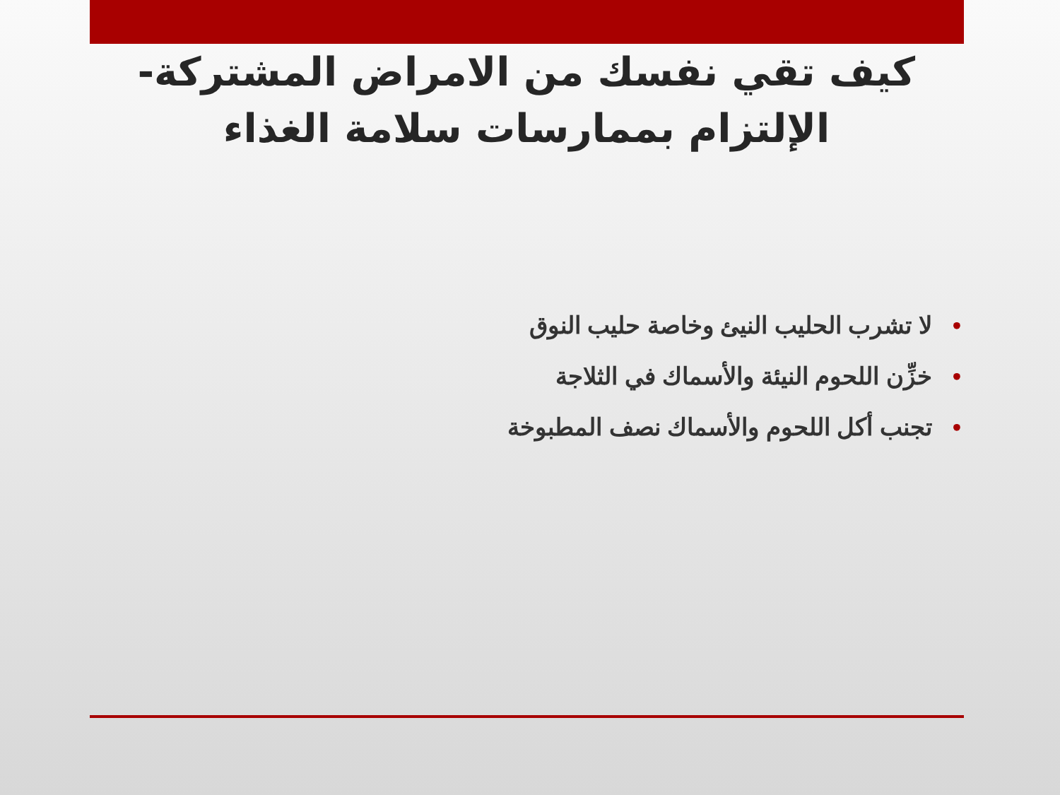كيف تقي نفسك من الامراض المشتركة- الإلتزام بممارسات سلامة الغذاء
• لا تشرب الحليب النيئ وخاصة حليب النوق
• خزِّن اللحوم النيئة والأسماك في الثلاجة
• تجنب أكل اللحوم والأسماك نصف المطبوخة